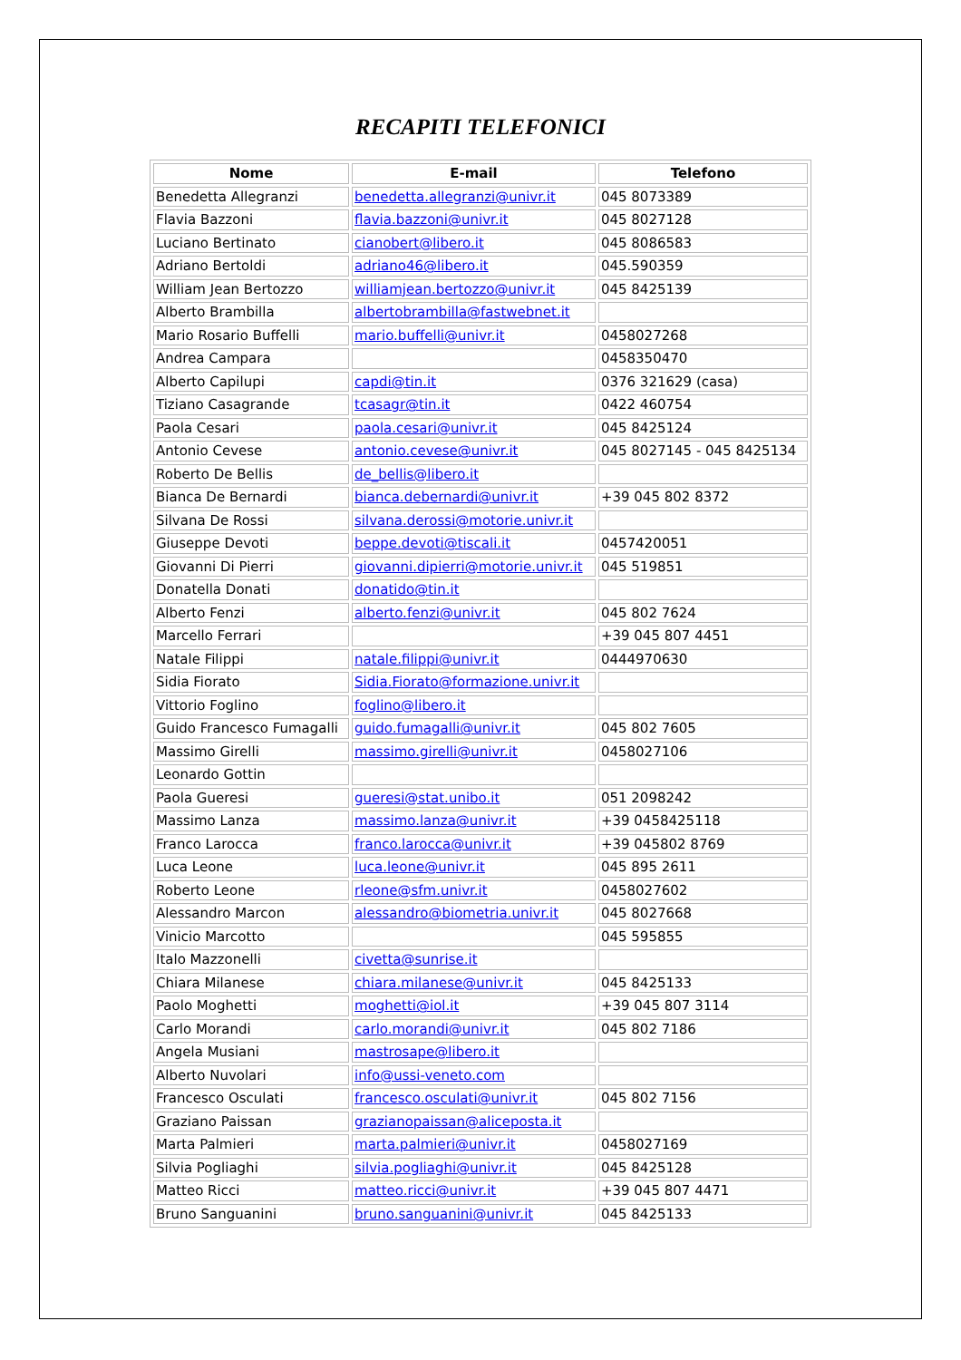RECAPITI TELEFONICI
| Nome | E-mail | Telefono |
| --- | --- | --- |
| Benedetta Allegranzi | benedetta.allegranzi@univr.it | 045 8073389 |
| Flavia Bazzoni | flavia.bazzoni@univr.it | 045 8027128 |
| Luciano Bertinato | cianobert@libero.it | 045 8086583 |
| Adriano Bertoldi | adriano46@libero.it | 045.590359 |
| William Jean Bertozzo | williamjean.bertozzo@univr.it | 045 8425139 |
| Alberto Brambilla | albertobrambilla@fastwebnet.it | |
| Mario Rosario Buffelli | mario.buffelli@univr.it | 0458027268 |
| Andrea Campara | | 0458350470 |
| Alberto Capilupi | capdi@tin.it | 0376 321629 (casa) |
| Tiziano Casagrande | tcasagr@tin.it | 0422 460754 |
| Paola Cesari | paola.cesari@univr.it | 045 8425124 |
| Antonio Cevese | antonio.cevese@univr.it | 045 8027145 - 045 8425134 |
| Roberto De Bellis | de_bellis@libero.it | |
| Bianca De Bernardi | bianca.debernardi@univr.it | +39 045 802 8372 |
| Silvana De Rossi | silvana.derossi@motorie.univr.it | |
| Giuseppe Devoti | beppe.devoti@tiscali.it | 0457420051 |
| Giovanni Di Pierri | giovanni.dipierri@motorie.univr.it | 045 519851 |
| Donatella Donati | donatido@tin.it | |
| Alberto Fenzi | alberto.fenzi@univr.it | 045 802 7624 |
| Marcello Ferrari | | +39 045 807 4451 |
| Natale Filippi | natale.filippi@univr.it | 0444970630 |
| Sidia Fiorato | Sidia.Fiorato@formazione.univr.it | |
| Vittorio Foglino | foglino@libero.it | |
| Guido Francesco Fumagalli | guido.fumagalli@univr.it | 045 802 7605 |
| Massimo Girelli | massimo.girelli@univr.it | 0458027106 |
| Leonardo Gottin | | |
| Paola Gueresi | gueresi@stat.unibo.it | 051 2098242 |
| Massimo Lanza | massimo.lanza@univr.it | +39 0458425118 |
| Franco Larocca | franco.larocca@univr.it | +39 045802 8769 |
| Luca Leone | luca.leone@univr.it | 045 895 2611 |
| Roberto Leone | rleone@sfm.univr.it | 0458027602 |
| Alessandro Marcon | alessandro@biometria.univr.it | 045 8027668 |
| Vinicio Marcotto | | 045 595855 |
| Italo Mazzonelli | civetta@sunrise.it | |
| Chiara Milanese | chiara.milanese@univr.it | 045 8425133 |
| Paolo Moghetti | moghetti@iol.it | +39 045 807 3114 |
| Carlo Morandi | carlo.morandi@univr.it | 045 802 7186 |
| Angela Musiani | mastrosape@libero.it | |
| Alberto Nuvolari | info@ussi-veneto.com | |
| Francesco Osculati | francesco.osculati@univr.it | 045 802 7156 |
| Graziano Paissan | grazianopaissan@aliceposta.it | |
| Marta Palmieri | marta.palmieri@univr.it | 0458027169 |
| Silvia Pogliaghi | silvia.pogliaghi@univr.it | 045 8425128 |
| Matteo Ricci | matteo.ricci@univr.it | +39 045 807 4471 |
| Bruno Sanguanini | bruno.sanguanini@univr.it | 045 8425133 |